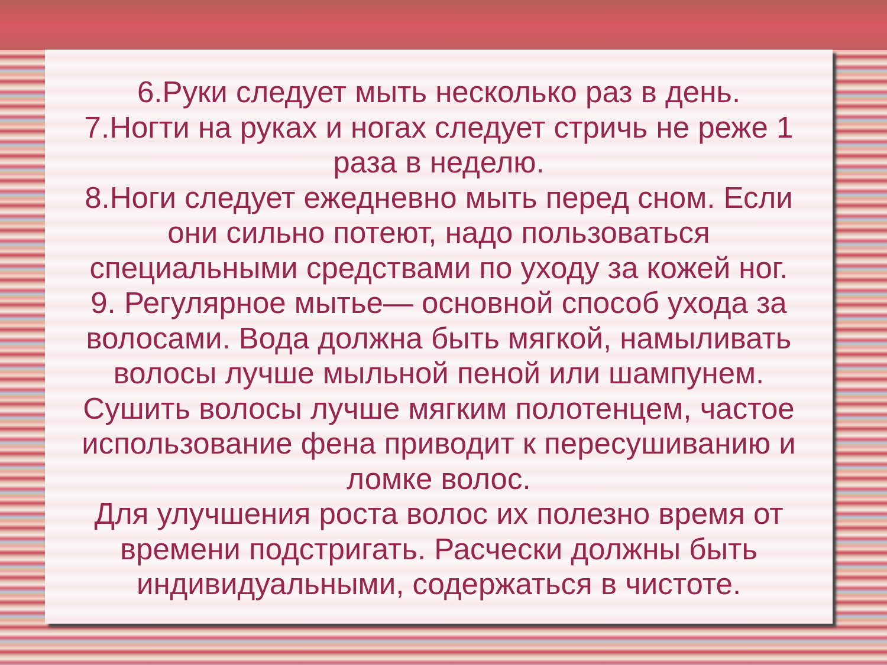6.Руки следует мыть несколько раз в день.
7.Ногти на руках и ногах следует стричь не реже 1 раза в неделю.
8.Ноги следует ежедневно мыть перед сном. Если они сильно потеют, надо пользоваться специальными средствами по уходу за кожей ног.
9. Регулярное мытье— основной способ ухода за волосами. Вода должна быть мягкой, намыливать волосы лучше мыльной пеной или шампунем. Сушить волосы лучше мягким полотенцем, частое использование фена приводит к пересушиванию и ломке волос.
Для улучшения роста волос их полезно время от времени подстригать. Расчески должны быть индивидуальными, содержаться в чистоте.